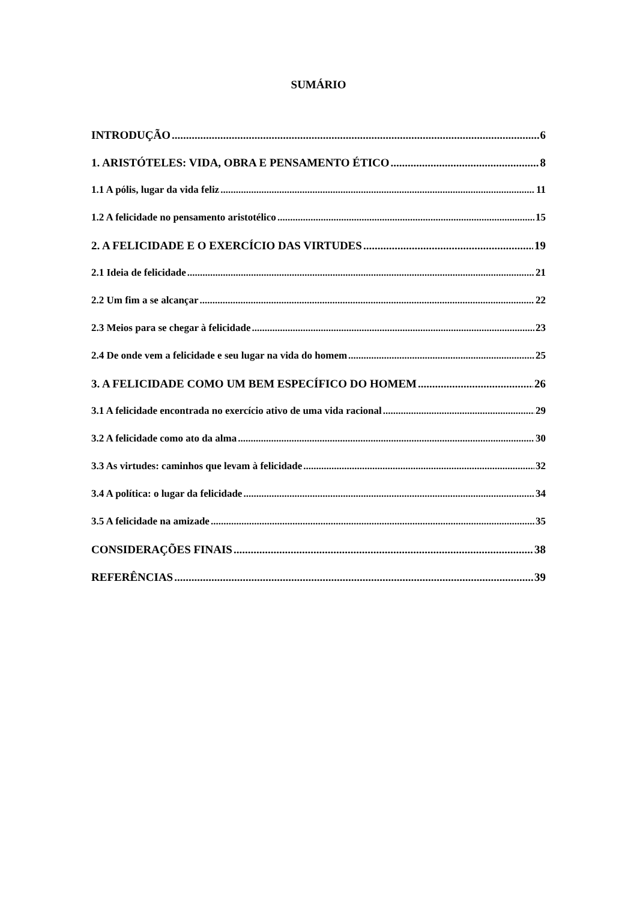SUMÁRIO
INTRODUÇÃO 6
1. ARISTÓTELES: VIDA, OBRA E PENSAMENTO ÉTICO 8
1.1 A pólis, lugar da vida feliz 11
1.2 A felicidade no pensamento aristotélico 15
2. A FELICIDADE E O EXERCÍCIO DAS VIRTUDES 19
2.1 Ideia de felicidade 21
2.2 Um fim a se alcançar 22
2.3 Meios para se chegar à felicidade 23
2.4 De onde vem a felicidade e seu lugar na vida do homem 25
3. A FELICIDADE COMO UM BEM ESPECÍFICO DO HOMEM 26
3.1 A felicidade encontrada no exercício ativo de uma vida racional 29
3.2 A felicidade como ato da alma 30
3.3 As virtudes: caminhos que levam à felicidade 32
3.4 A política: o lugar da felicidade 34
3.5 A felicidade na amizade 35
CONSIDERAÇÕES FINAIS 38
REFERÊNCIAS 39